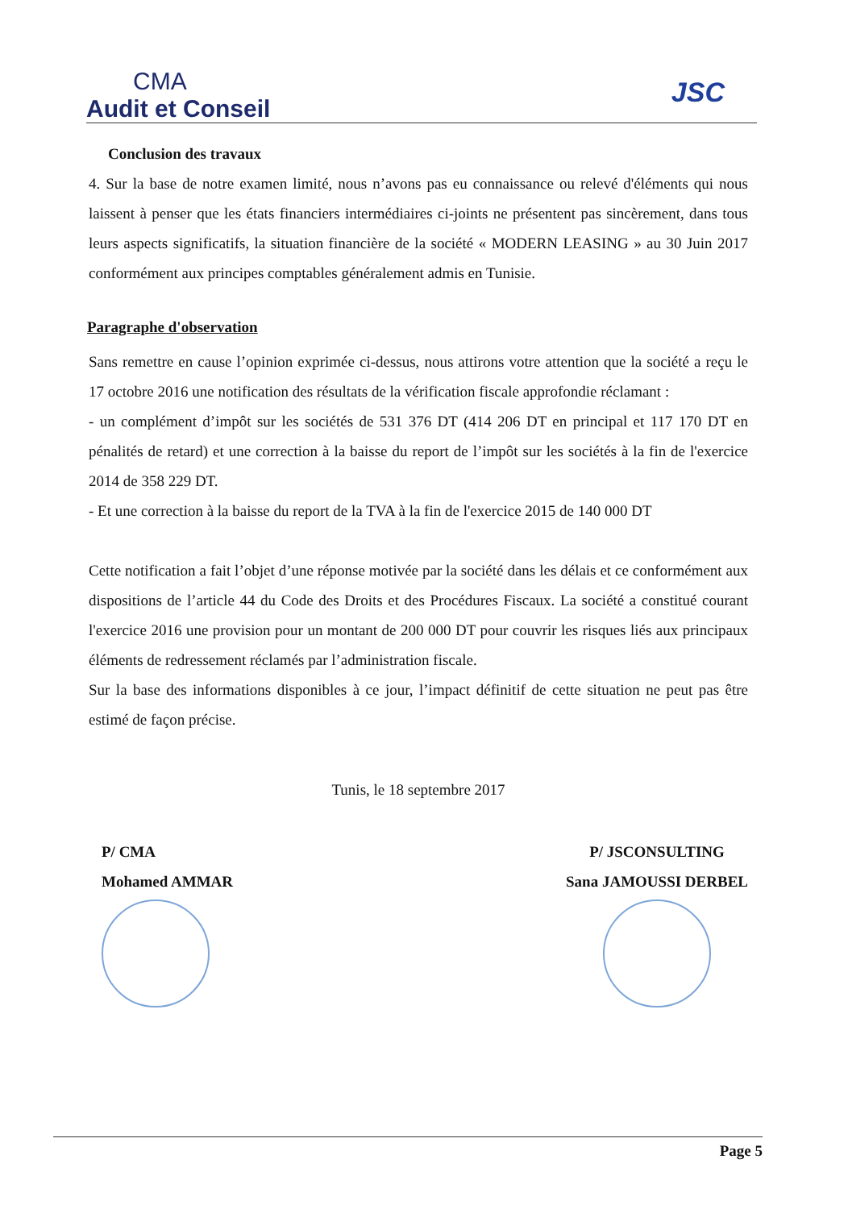CMA
Audit et Conseil
JSC
Conclusion des travaux
4. Sur la base de notre examen limité, nous n’avons pas eu connaissance ou relevé d'éléments qui nous laissent à penser que les états financiers intermédiaires ci-joints ne présentent pas sincèrement, dans tous leurs aspects significatifs, la situation financière de la société « MODERN LEASING » au 30 Juin 2017 conformément aux principes comptables généralement admis en Tunisie.
Paragraphe d'observation
Sans remettre en cause l’opinion exprimée ci-dessus, nous attirons votre attention que la société a reçu le 17 octobre 2016 une notification des résultats de la vérification fiscale approfondie réclamant :
- un complément d’impôt sur les sociétés de 531 376 DT (414 206 DT en principal et 117 170 DT en pénalités de retard) et une correction à la baisse du report de l’impôt sur les sociétés à la fin de l'exercice 2014 de 358 229 DT.
- Et une correction à la baisse du report de la TVA à la fin de l'exercice 2015 de 140 000 DT
Cette notification a fait l’objet d’une réponse motivée par la société dans les délais et ce conformément aux dispositions de l’article 44 du Code des Droits et des Procédures Fiscaux. La société a constitué courant l'exercice 2016 une provision pour un montant de 200 000 DT pour couvrir les risques liés aux principaux éléments de redressement réclamés par l’administration fiscale.
Sur la base des informations disponibles à ce jour, l’impact définitif de cette situation ne peut pas être estimé de façon précise.
Tunis, le 18 septembre 2017
P/ CMA
Mohamed AMMAR
P/ JSCONSULTING
Sana JAMOUSSI DERBEL
Page 5